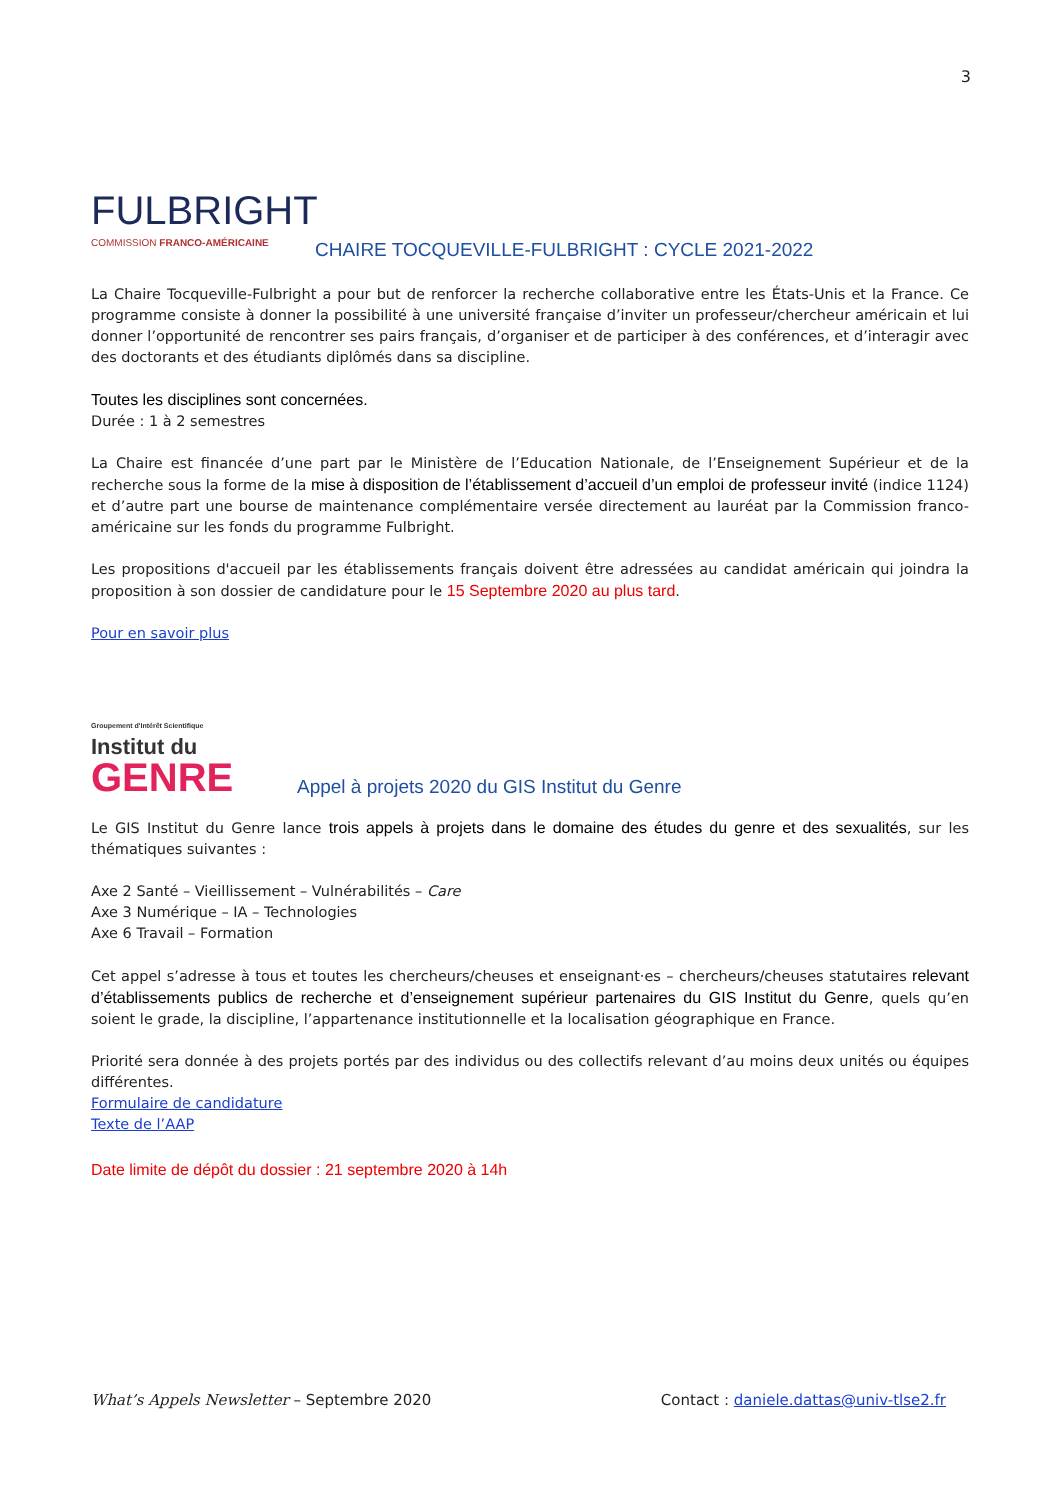3
FULBRIGHT
COMMISSION FRANCO-AMÉRICAINE
CHAIRE TOCQUEVILLE-FULBRIGHT : CYCLE 2021-2022
La Chaire Tocqueville-Fulbright a pour but de renforcer la recherche collaborative entre les États-Unis et la France. Ce programme consiste à donner la possibilité à une université française d’inviter un professeur/chercheur américain et lui donner l’opportunité de rencontrer ses pairs français, d’organiser et de participer à des conférences, et d’interagir avec des doctorants et des étudiants diplômés dans sa discipline.
Toutes les disciplines sont concernées.
Durée : 1 à 2 semestres
La Chaire est financée d’une part par le Ministère de l’Education Nationale, de l’Enseignement Supérieur et de la recherche sous la forme de la mise à disposition de l’établissement d’accueil d’un emploi de professeur invité (indice 1124) et d’autre part une bourse de maintenance complémentaire versée directement au lauréat par la Commission franco-américaine sur les fonds du programme Fulbright.
Les propositions d'accueil par les établissements français doivent être adressées au candidat américain qui joindra la proposition à son dossier de candidature pour le 15 Septembre 2020 au plus tard.
Pour en savoir plus
Groupement d'Intérêt Scientifique
Institut du
GENRE
Appel à projets 2020 du GIS Institut du Genre
Le GIS Institut du Genre lance trois appels à projets dans le domaine des études du genre et des sexualités, sur les thématiques suivantes :
Axe 2 Santé – Vieillissement – Vulnérabilités – Care
Axe 3 Numérique – IA – Technologies
Axe 6 Travail – Formation
Cet appel s’adresse à tous et toutes les chercheurs/cheuses et enseignant·es – chercheurs/cheuses statutaires relevant d’établissements publics de recherche et d’enseignement supérieur partenaires du GIS Institut du Genre, quels qu’en soient le grade, la discipline, l’appartenance institutionnelle et la localisation géographique en France.
Priorité sera donnée à des projets portés par des individus ou des collectifs relevant d’au moins deux unités ou équipes différentes.
Formulaire de candidature
Texte de l’AAP
Date limite de dépôt du dossier : 21 septembre 2020 à 14h
What’s Appels Newsletter – Septembre 2020
Contact : daniele.dattas@univ-tlse2.fr